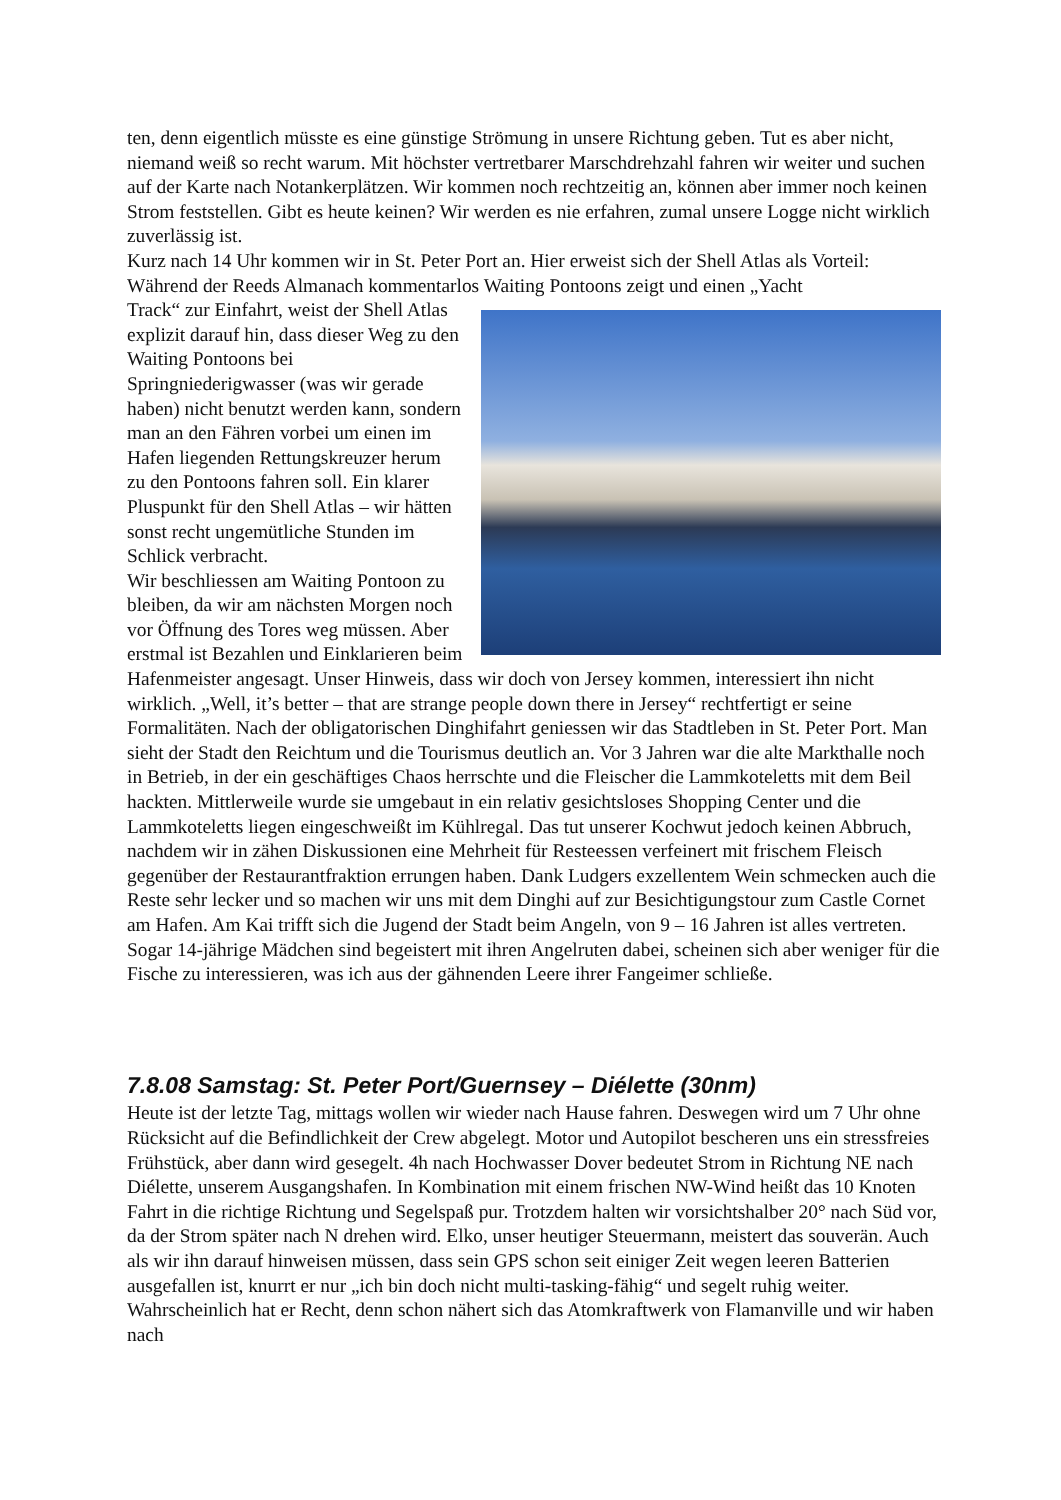ten, denn eigentlich müsste es eine günstige Strömung in unsere Richtung geben. Tut es aber nicht, niemand weiß so recht warum. Mit höchster vertretbarer Marschdrehzahl fahren wir weiter und suchen auf der Karte nach Notankerplätzen. Wir kommen noch rechtzeitig an, können aber immer noch keinen Strom feststellen. Gibt es heute keinen? Wir werden es nie erfahren, zumal unsere Logge nicht wirklich zuverlässig ist.
Kurz nach 14 Uhr kommen wir in St. Peter Port an. Hier erweist sich der Shell Atlas als Vorteil: Während der Reeds Almanach kommentarlos Waiting Pontoons zeigt und einen „Yacht
Track“ zur Einfahrt, weist der Shell Atlas explizit darauf hin, dass dieser Weg zu den Waiting Pontoons bei Springniederigwasser (was wir gerade haben) nicht benutzt werden kann, sondern man an den Fähren vorbei um einen im Hafen liegenden Rettungskreuzer herum zu den Pontoons fahren soll. Ein klarer Pluspunkt für den Shell Atlas – wir hätten sonst recht ungemütliche Stunden im Schlick verbracht.
Wir beschliessen am Waiting Pontoon zu bleiben, da wir am nächsten Morgen noch vor Öffnung des Tores weg müssen. Aber erstmal ist Bezahlen und Einklarieren beim Hafenmeister angesagt. Unser Hinweis, dass wir doch von Jersey kommen, interessiert ihn nicht wirklich. „Well, it’s better – that are strange people down there in Jersey“ rechtfertigt er seine Formalitäten. Nach der obligatorischen Dinghifahrt geniessen wir das Stadtleben in St. Peter Port. Man sieht der Stadt den Reichtum und die Tourismus deutlich an. Vor 3 Jahren war die alte Markthalle noch in Betrieb, in der ein geschäftiges Chaos herrschte und die Fleischer die Lammkoteletts mit dem Beil hackten. Mittlerweile wurde sie umgebaut in ein relativ gesichtsloses Shopping Center und die Lammkoteletts liegen eingeschweißt im Kühlregal. Das tut unserer Kochwut jedoch keinen Abbruch, nachdem wir in zähen Diskussionen eine Mehrheit für Resteessen verfeinert mit frischem Fleisch gegenüber der Restaurantfraktion errungen haben. Dank Ludgers exzellentem Wein schmecken auch die Reste sehr lecker und so machen wir uns mit dem Dinghi auf zur Besichtigungstour zum Castle Cornet am Hafen. Am Kai trifft sich die Jugend der Stadt beim Angeln, von 9 – 16 Jahren ist alles vertreten. Sogar 14-jährige Mädchen sind begeistert mit ihren Angelruten dabei, scheinen sich aber weniger für die Fische zu interessieren, was ich aus der gähnenden Leere ihrer Fangeimer schließe.
7.8.08 Samstag: St. Peter Port/Guernsey – Diélette (30nm)
Heute ist der letzte Tag, mittags wollen wir wieder nach Hause fahren. Deswegen wird um 7 Uhr ohne Rücksicht auf die Befindlichkeit der Crew abgelegt. Motor und Autopilot bescheren uns ein stressfreies Frühstück, aber dann wird gesegelt. 4h nach Hochwasser Dover bedeutet Strom in Richtung NE nach Diélette, unserem Ausgangshafen. In Kombination mit einem frischen NW-Wind heißt das 10 Knoten Fahrt in die richtige Richtung und Segelspaß pur. Trotzdem halten wir vorsichtshalber 20° nach Süd vor, da der Strom später nach N drehen wird. Elko, unser heutiger Steuermann, meistert das souverän. Auch als wir ihn darauf hinweisen müssen, dass sein GPS schon seit einiger Zeit wegen leeren Batterien ausgefallen ist, knurrt er nur „ich bin doch nicht multi-tasking-fähig“ und segelt ruhig weiter. Wahrscheinlich hat er Recht, denn schon nähert sich das Atomkraftwerk von Flamanville und wir haben nach